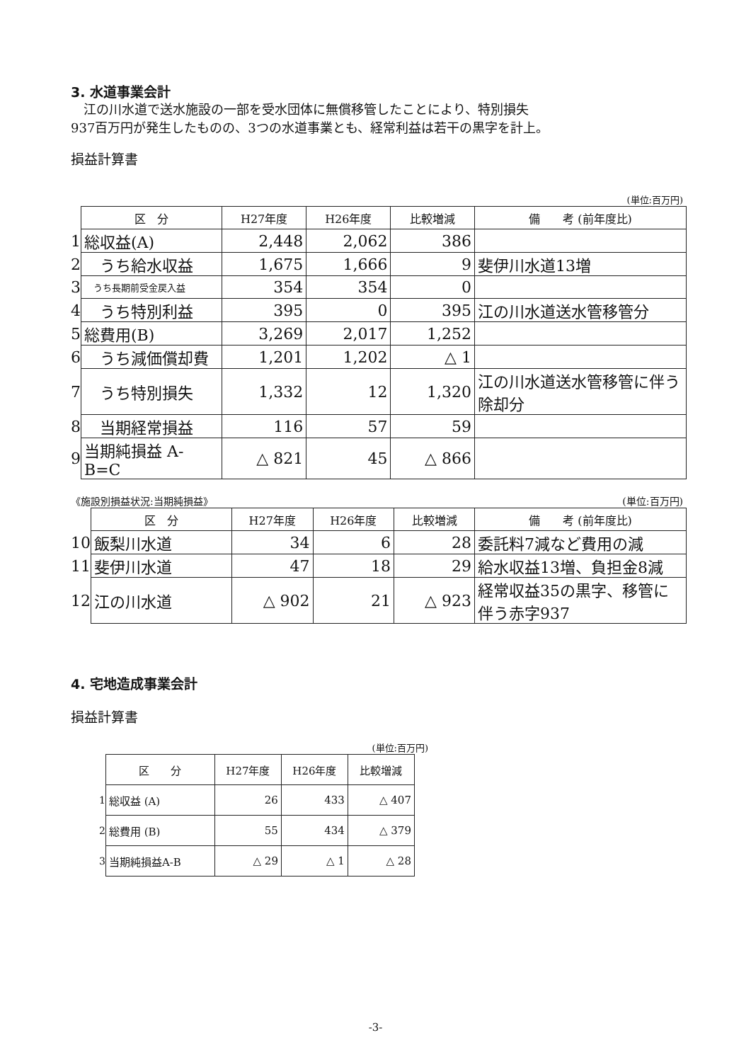3. 水道事業会計
　江の川水道で送水施設の一部を受水団体に無償移管したことにより、特別損失
937百万円が発生したものの、3つの水道事業とも、経常利益は若干の黒字を計上。
損益計算書
(単位:百万円)
| | 区 分 | H27年度 | H26年度 | 比較増減 | 備 考 (前年度比) |
| 1 | 総収益(A) | 2,448 | 2,062 | 386 | |
| 2 | うち給水収益 | 1,675 | 1,666 | 9 | 斐伊川水道13増 |
| 3 | うち長期前受金戻入益 | 354 | 354 | 0 | |
| 4 | うち特別利益 | 395 | 0 | 395 | 江の川水道送水管移管分 |
| 5 | 総費用(B) | 3,269 | 2,017 | 1,252 | |
| 6 | うち減価償却費 | 1,201 | 1,202 | △ 1 | |
| 7 | うち特別損失 | 1,332 | 12 | 1,320 | 江の川水道送水管移管に伴う除却分 |
| 8 | 当期経常損益 | 116 | 57 | 59 | |
| 9 | 当期純損益 A-B=C | △ 821 | 45 | △ 866 | |
《施設別損益状況:当期純損益》 (単位:百万円)
| | 区 分 | H27年度 | H26年度 | 比較増減 | 備 考 (前年度比) |
| 10 | 飯梨川水道 | 34 | 6 | 28 | 委託料7減など費用の減 |
| 11 | 斐伊川水道 | 47 | 18 | 29 | 給水収益13増、負担金8減 |
| 12 | 江の川水道 | △ 902 | 21 | △ 923 | 経常収益35の黒字、移管に伴う赤字937 |
4. 宅地造成事業会計
損益計算書
(単位:百万円)
| | 区 分 | H27年度 | H26年度 | 比較増減 |
| 1 | 総収益 (A) | 26 | 433 | △ 407 |
| 2 | 総費用 (B) | 55 | 434 | △ 379 |
| 3 | 当期純損益A-B | △ 29 | △ 1 | △ 28 |
-3-